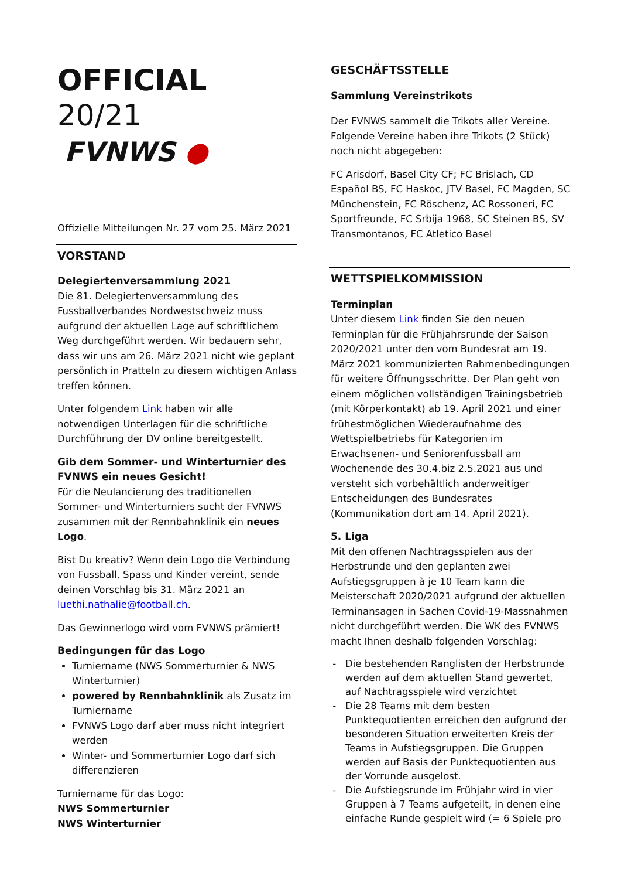OFFICIAL 20/21
FVNWS ●
Offizielle Mitteilungen Nr. 27 vom 25. März 2021
VORSTAND
Delegiertenversammlung 2021
Die 81. Delegiertenversammlung des Fussballverbandes Nordwestschweiz muss aufgrund der aktuellen Lage auf schriftlichem Weg durchgeführt werden. Wir bedauern sehr, dass wir uns am 26. März 2021 nicht wie geplant persönlich in Pratteln zu diesem wichtigen Anlass treffen können.
Unter folgendem Link haben wir alle notwendigen Unterlagen für die schriftliche Durchführung der DV online bereitgestellt.
Gib dem Sommer- und Winterturnier des FVNWS ein neues Gesicht!
Für die Neulancierung des traditionellen Sommer- und Winterturniers sucht der FVNWS zusammen mit der Rennbahnklinik ein neues Logo.
Bist Du kreativ? Wenn dein Logo die Verbindung von Fussball, Spass und Kinder vereint, sende deinen Vorschlag bis 31. März 2021 an luethi.nathalie@football.ch.
Das Gewinnerlogo wird vom FVNWS prämiert!
Bedingungen für das Logo
Turniername (NWS Sommerturnier & NWS Winterturnier)
powered by Rennbahnklinik als Zusatz im Turniername
FVNWS Logo darf aber muss nicht integriert werden
Winter- und Sommerturnier Logo darf sich differenzieren
Turniername für das Logo:
NWS Sommerturnier
NWS Winterturnier
GESCHÄFTSSTELLE
Sammlung Vereinstrikots
Der FVNWS sammelt die Trikots aller Vereine. Folgende Vereine haben ihre Trikots (2 Stück) noch nicht abgegeben:
FC Arisdorf, Basel City CF; FC Brislach, CD Español BS, FC Haskoc, JTV Basel, FC Magden, SC Münchenstein, FC Röschenz, AC Rossoneri, FC Sportfreunde, FC Srbija 1968, SC Steinen BS, SV Transmontanos, FC Atletico Basel
WETTSPIELKOMMISSION
Terminplan
Unter diesem Link finden Sie den neuen Terminplan für die Frühjahrsrunde der Saison 2020/2021 unter den vom Bundesrat am 19. März 2021 kommunizierten Rahmenbedingungen für weitere Öffnungsschritte. Der Plan geht von einem möglichen vollständigen Trainingsbetrieb (mit Körperkontakt) ab 19. April 2021 und einer frühestmöglichen Wiederaufnahme des Wettspielbetriebs für Kategorien im Erwachsenen- und Seniorenfussball am Wochenende des 30.4.biz 2.5.2021 aus und versteht sich vorbehältlich anderweitiger Entscheidungen des Bundesrates (Kommunikation dort am 14. April 2021).
5. Liga
Mit den offenen Nachtragsspielen aus der Herbstrunde und den geplanten zwei Aufstiegsgruppen à je 10 Team kann die Meisterschaft 2020/2021 aufgrund der aktuellen Terminansagen in Sachen Covid-19-Massnahmen nicht durchgeführt werden. Die WK des FVNWS macht Ihnen deshalb folgenden Vorschlag:
Die bestehenden Ranglisten der Herbstrunde werden auf dem aktuellen Stand gewertet, auf Nachtragsspiele wird verzichtet
Die 28 Teams mit dem besten Punktequotienten erreichen den aufgrund der besonderen Situation erweiterten Kreis der Teams in Aufstiegsgruppen. Die Gruppen werden auf Basis der Punktequotienten aus der Vorrunde ausgelost.
Die Aufstiegsrunde im Frühjahr wird in vier Gruppen à 7 Teams aufgeteilt, in denen eine einfache Runde gespielt wird (= 6 Spiele pro